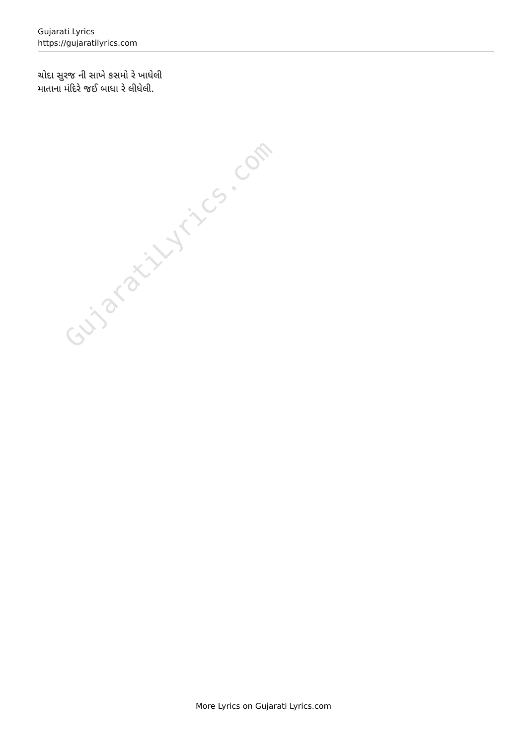Gujarati Lyrics
https://gujaratilyrics.com
ચોદા સુરજ ની સાખે કસમો રે ખાધેલી
માતાના મંદિરે જઈ બાધા રે લીધેલી.
GujaratiLyrics.com
More Lyrics on Gujarati Lyrics.com